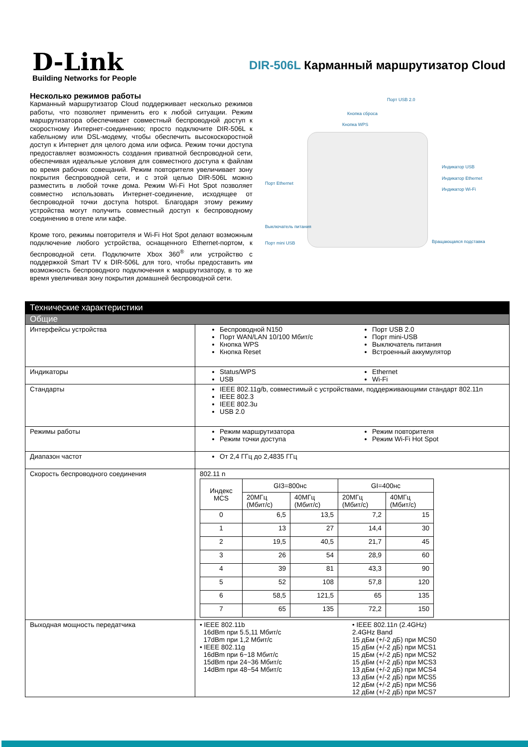D-Link
Building Networks for People
DIR-506L Карманный маршрутизатор Cloud
Несколько режимов работы
Карманный маршрутизатор Cloud поддерживает несколько режимов работы, что позволяет применить его к любой ситуации. Режим маршрутизатора обеспечивает совместный беспроводной доступ к скоростному Интернет-соединению; просто подключите DIR-506L к кабельному или DSL-модему, чтобы обеспечить высокоскоростной доступ к Интернет для целого дома или офиса. Режим точки доступа предоставляет возможность создания приватной беспроводной сети, обеспечивая идеальные условия для совместного доступа к файлам во время рабочих совещаний. Режим повторителя увеличивает зону покрытия беспроводной сети, и с этой целью DIR-506L можно разместить в любой точке дома. Режим Wi-Fi Hot Spot позволяет совместно использовать Интернет-соединение, исходящее от беспроводной точки доступа hotspot. Благодаря этому режиму устройства могут получить совместный доступ к беспроводному соединению в отеле или кафе.
Кроме того, режимы повторителя и Wi-Fi Hot Spot делают возможным подключение любого устройства, оснащенного Ethernet-портом, к беспроводной сети. Подключите Xbox 360<sup>®</sup> или устройство с поддержкой Smart TV к DIR-506L для того, чтобы предоставить им возможность беспроводного подключения к маршрутизатору, в то же время увеличивая зону покрытия домашней беспроводной сети.
Порт USB 2.0
Кнопка сброса
Кнопка WPS
Индикатор USB
Индикатор Ethernet
Индикатор Wi-Fi
Порт Ethernet
Выключатель питания
Порт mini USB Вращающаяся подставка
| Технические характеристики | |
| Общие | |
| Интерфейсы устройства | Беспроводной N150 Порт WAN/LAN 10/100 Мбит/с Кнопка WPS Кнопка Reset Порт USB 2.0 Порт mini-USB Выключатель питания Встроенный аккумулятор |
| Индикаторы | Status/WPS USB Ethernet Wi-Fi |
| Стандарты | IEEE 802.11g/b, совместимый с устройствами, поддерживающими стандарт 802.11n IEEE 802.3 IEEE 802.3u USB 2.0 |
| Режимы работы | Режим маршрутизатора Режим точки доступа Режим повторителя Режим Wi-Fi Hot Spot |
| Диапазон частот | От 2,4 ГГц до 2,4835 ГГц |
| Скорость беспроводного соединения | 802.11 n / Индекс MCS / GI3=800нс / / GI=400нс / / / --- / --- / --- / --- / --- / / / 20МГц (Мбит/с) / 40МГц (Мбит/с) / 20МГц (Мбит/с) / 40МГц (Мбит/с) / / 0 / 6,5 / 13,5 / 7,2 / 15 / / 1 / 13 / 27 / 14,4 / 30 / / 2 / 19,5 / 40,5 / 21,7 / 45 / / 3 / 26 / 54 / 28,9 / 60 / / 4 / 39 / 81 / 43,3 / 90 / / 5 / 52 / 108 / 57,8 / 120 / / 6 / 58,5 / 121,5 / 65 / 135 / / 7 / 65 / 135 / 72,2 / 150 / |
| Выходная мощность передатчика | • IEEE 802.11b 16dBm при 5.5,11 Мбит/с 17dBm при 1,2 Мбит/с • IEEE 802.11g 16dBm при 6~18 Мбит/с 15dBm при 24~36 Мбит/с 14dBm при 48~54 Мбит/с • IEEE 802.11n (2.4GHz) 2.4GHz Band 15 дБм (+/-2 дБ) при MCS0 15 дБм (+/-2 дБ) при MCS1 15 дБм (+/-2 дБ) при MCS2 15 дБм (+/-2 дБ) при MCS3 13 дБм (+/-2 дБ) при MCS4 13 дБм (+/-2 дБ) при MCS5 12 дБм (+/-2 дБ) при MCS6 12 дБм (+/-2 дБ) при MCS7 |